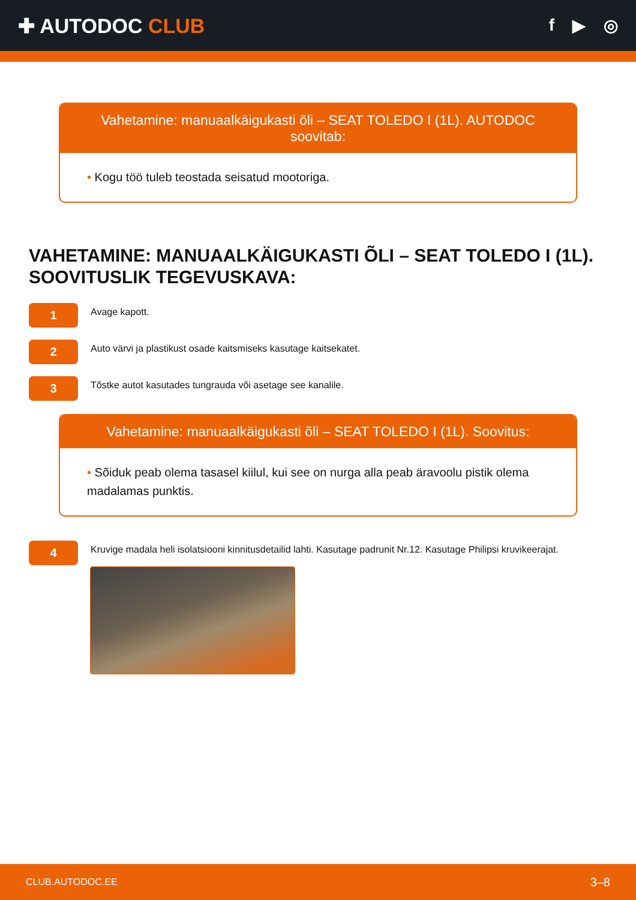✚ AUTODOC CLUB
f ▶ ◎
Vahetamine: manuaalkäigukasti õli – SEAT TOLEDO I (1L). AUTODOC soovitab:
• Kogu töö tuleb teostada seisatud mootoriga.
VAHETAMINE: MANUAALKÄIGUKASTI ÕLI – SEAT TOLEDO I (1L). SOOVITUSLIK TEGEVUSKAVA:
1
Avage kapott.
2
Auto värvi ja plastikust osade kaitsmiseks kasutage kaitsekatet.
3
Tõstke autot kasutades tungrauda või asetage see kanalile.
Vahetamine: manuaalkäigukasti õli – SEAT TOLEDO I (1L). Soovitus:
• Sõiduk peab olema tasasel kiilul, kui see on nurga alla peab äravoolu pistik olema madalamas punktis.
4
Kruvige madala heli isolatsiooni kinnitusdetailid lahti. Kasutage padrunit Nr.12. Kasutage Philipsi kruvikeerajat.
CLUB.AUTODOC.EE 3–8